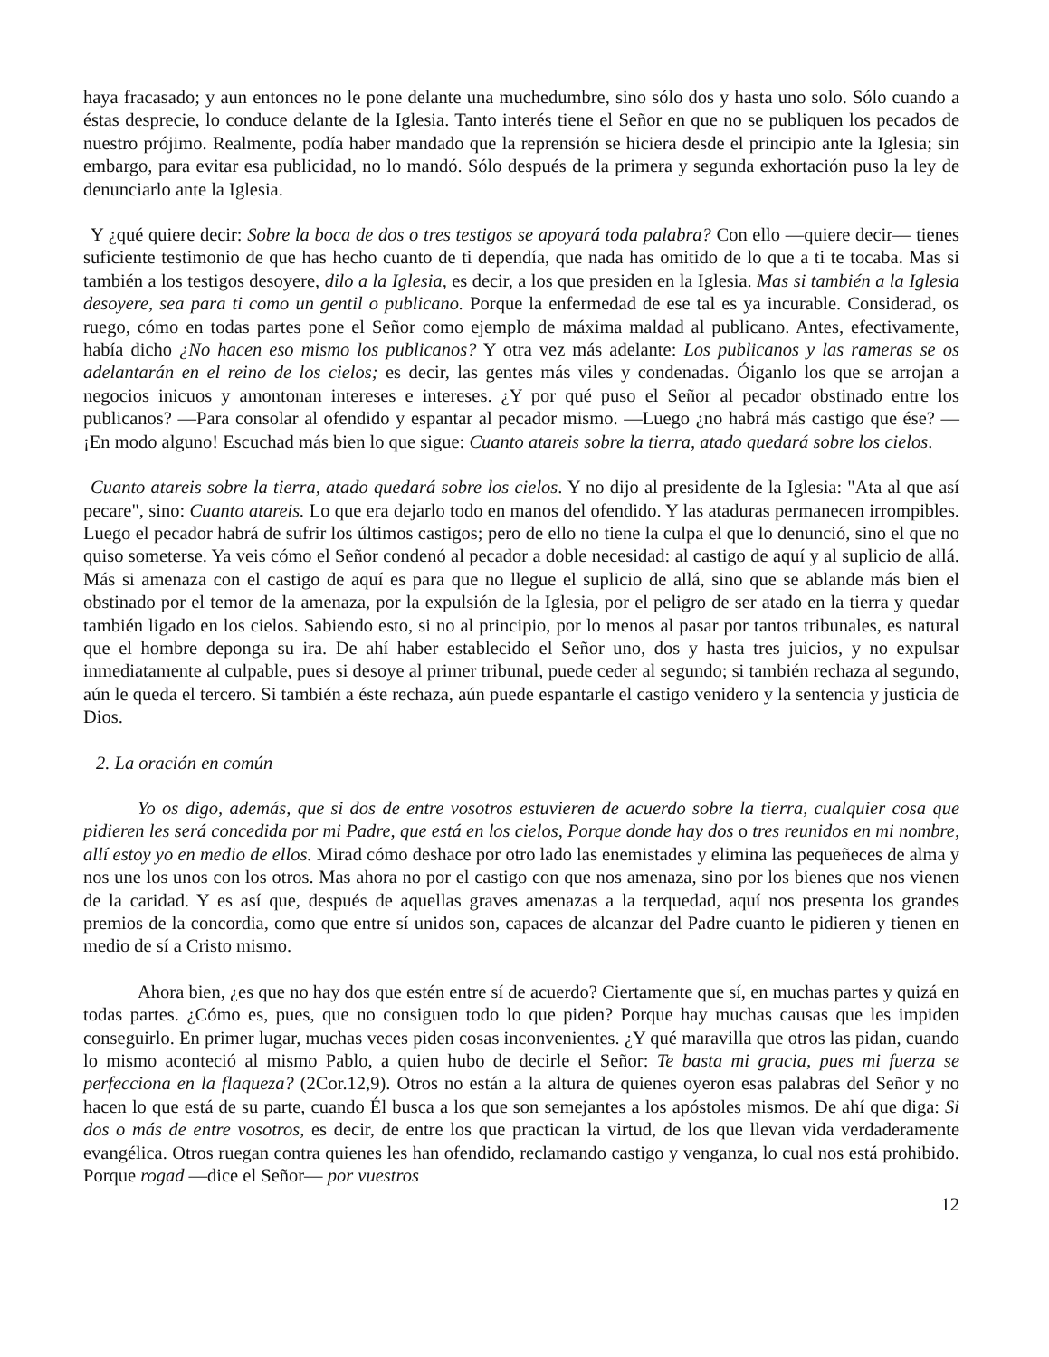haya fracasado; y aun entonces no le pone delante una muchedumbre, sino sólo dos y hasta uno solo. Sólo cuando a éstas desprecie, lo conduce delante de la Iglesia. Tanto interés tiene el Señor en que no se publiquen los pecados de nuestro prójimo. Realmente, podía haber mandado que la reprensión se hiciera desde el principio ante la Iglesia; sin embargo, para evitar esa publicidad, no lo mandó. Sólo después de la primera y segunda exhortación puso la ley de denunciarlo ante la Iglesia.
Y ¿qué quiere decir: Sobre la boca de dos o tres testigos se apoyará toda palabra? Con ello —quiere decir— tienes suficiente testimonio de que has hecho cuanto de ti dependía, que nada has omitido de lo que a ti te tocaba. Mas si también a los testigos desoyere, dilo a la Iglesia, es decir, a los que presiden en la Iglesia. Mas si también a la Iglesia desoyere, sea para ti como un gentil o publicano. Porque la enfermedad de ese tal es ya incurable. Considerad, os ruego, cómo en todas partes pone el Señor como ejemplo de máxima maldad al publicano. Antes, efectivamente, había dicho ¿No hacen eso mismo los publicanos? Y otra vez más adelante: Los publicanos y las rameras se os adelantarán en el reino de los cielos; es decir, las gentes más viles y condenadas. Óiganlo los que se arrojan a negocios inicuos y amontonan intereses e intereses. ¿Y por qué puso el Señor al pecador obstinado entre los publicanos? —Para consolar al ofendido y espantar al pecador mismo. —Luego ¿no habrá más castigo que ése? — ¡En modo alguno! Escuchad más bien lo que sigue: Cuanto atareis sobre la tierra, atado quedará sobre los cielos.
Cuanto atareis sobre la tierra, atado quedará sobre los cielos. Y no dijo al presidente de la Iglesia: "Ata al que así pecare", sino: Cuanto atareis. Lo que era dejarlo todo en manos del ofendido. Y las ataduras permanecen irrompibles. Luego el pecador habrá de sufrir los últimos castigos; pero de ello no tiene la culpa el que lo denunció, sino el que no quiso someterse. Ya veis cómo el Señor condenó al pecador a doble necesidad: al castigo de aquí y al suplicio de allá. Más si amenaza con el castigo de aquí es para que no llegue el suplicio de allá, sino que se ablande más bien el obstinado por el temor de la amenaza, por la expulsión de la Iglesia, por el peligro de ser atado en la tierra y quedar también ligado en los cielos. Sabiendo esto, si no al principio, por lo menos al pasar por tantos tribunales, es natural que el hombre deponga su ira. De ahí haber establecido el Señor uno, dos y hasta tres juicios, y no expulsar inmediatamente al culpable, pues si desoye al primer tribunal, puede ceder al segundo; si también rechaza al segundo, aún le queda el tercero. Si también a éste rechaza, aún puede espantarle el castigo venidero y la sentencia y justicia de Dios.
2. La oración en común
Yo os digo, además, que si dos de entre vosotros estuvieren de acuerdo sobre la tierra, cualquier cosa que pidieren les será concedida por mi Padre, que está en los cielos, Porque donde hay dos o tres reunidos en mi nombre, allí estoy yo en medio de ellos. Mirad cómo deshace por otro lado las enemistades y elimina las pequeñeces de alma y nos une los unos con los otros. Mas ahora no por el castigo con que nos amenaza, sino por los bienes que nos vienen de la caridad. Y es así que, después de aquellas graves amenazas a la terquedad, aquí nos presenta los grandes premios de la concordia, como que entre sí unidos son, capaces de alcanzar del Padre cuanto le pidieren y tienen en medio de sí a Cristo mismo.
Ahora bien, ¿es que no hay dos que estén entre sí de acuerdo? Ciertamente que sí, en muchas partes y quizá en todas partes. ¿Cómo es, pues, que no consiguen todo lo que piden? Porque hay muchas causas que les impiden conseguirlo. En primer lugar, muchas veces piden cosas inconvenientes. ¿Y qué maravilla que otros las pidan, cuando lo mismo aconteció al mismo Pablo, a quien hubo de decirle el Señor: Te basta mi gracia, pues mi fuerza se perfecciona en la flaqueza? (2Cor.12,9). Otros no están a la altura de quienes oyeron esas palabras del Señor y no hacen lo que está de su parte, cuando Él busca a los que son semejantes a los apóstoles mismos. De ahí que diga: Si dos o más de entre vosotros, es decir, de entre los que practican la virtud, de los que llevan vida verdaderamente evangélica. Otros ruegan contra quienes les han ofendido, reclamando castigo y venganza, lo cual nos está prohibido. Porque rogad —dice el Señor— por vuestros
12